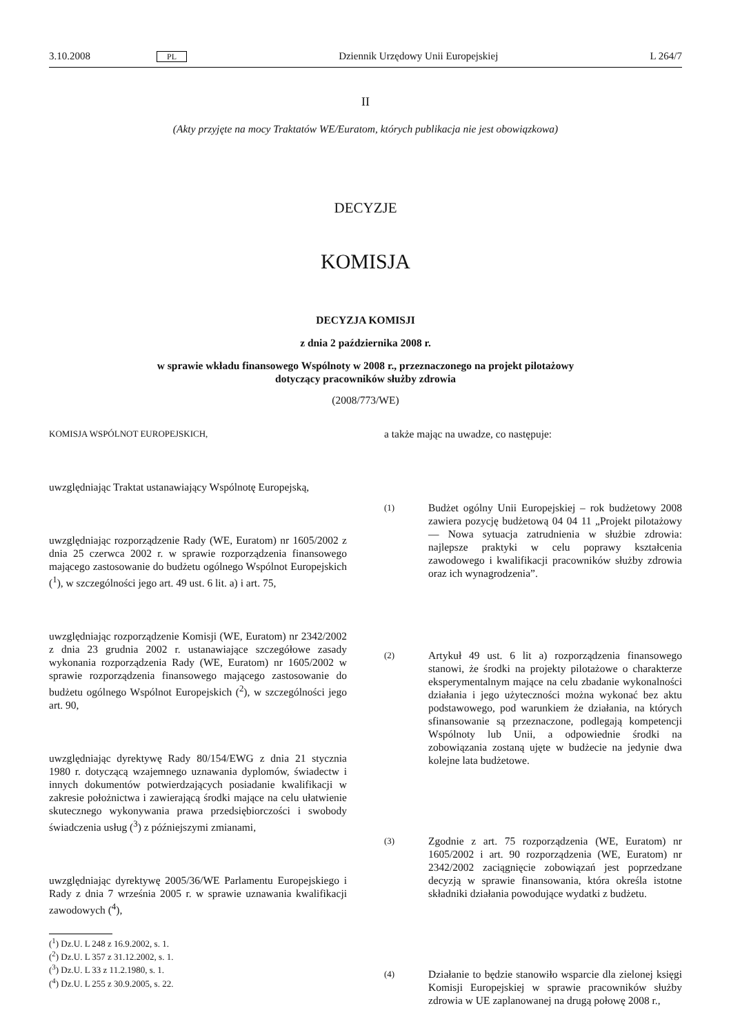3.10.2008 PL Dziennik Urzędowy Unii Europejskiej L 264/7
II
(Akty przyjęte na mocy Traktatów WE/Euratom, których publikacja nie jest obowiązkowa)
DECYZJE
KOMISJA
DECYZJA KOMISJI
z dnia 2 października 2008 r.
w sprawie wkładu finansowego Wspólnoty w 2008 r., przeznaczonego na projekt pilotażowy
dotyczący pracowników służby zdrowia
(2008/773/WE)
KOMISJA WSPÓLNOT EUROPEJSKICH,
uwzględniając Traktat ustanawiający Wspólnotę Europejską,
uwzględniając rozporządzenie Rady (WE, Euratom) nr 1605/2002 z dnia 25 czerwca 2002 r. w sprawie rozporządzenia finansowego mającego zastosowanie do budżetu ogólnego Wspólnot Europejskich (<sup>1</sup>), w szczególności jego art. 49 ust. 6 lit. a) i art. 75,
uwzględniając rozporządzenie Komisji (WE, Euratom) nr 2342/2002 z dnia 23 grudnia 2002 r. ustanawiające szczegółowe zasady wykonania rozporządzenia Rady (WE, Euratom) nr 1605/2002 w sprawie rozporządzenia finansowego mającego zastosowanie do budżetu ogólnego Wspólnot Europejskich (<sup>2</sup>), w szczególności jego art. 90,
uwzględniając dyrektywę Rady 80/154/EWG z dnia 21 stycznia 1980 r. dotyczącą wzajemnego uznawania dyplomów, świadectw i innych dokumentów potwierdzających posiadanie kwalifikacji w zakresie położnictwa i zawierającą środki mające na celu ułatwienie skutecznego wykonywania prawa przedsiębiorczości i swobody świadczenia usług (<sup>3</sup>) z późniejszymi zmianami,
uwzględniając dyrektywę 2005/36/WE Parlamentu Europejskiego i Rady z dnia 7 września 2005 r. w sprawie uznawania kwalifikacji zawodowych (<sup>4</sup>),
(<sup>1</sup>) Dz.U. L 248 z 16.9.2002, s. 1.
(<sup>2</sup>) Dz.U. L 357 z 31.12.2002, s. 1.
(<sup>3</sup>) Dz.U. L 33 z 11.2.1980, s. 1.
(<sup>4</sup>) Dz.U. L 255 z 30.9.2005, s. 22.
a także mając na uwadze, co następuje:
(1) Budżet ogólny Unii Europejskiej – rok budżetowy 2008 zawiera pozycję budżetową 04 04 11 „Projekt pilotażowy — Nowa sytuacja zatrudnienia w służbie zdrowia: najlepsze praktyki w celu poprawy kształcenia zawodowego i kwalifikacji pracowników służby zdrowia oraz ich wynagrodzenia”.
(2) Artykuł 49 ust. 6 lit a) rozporządzenia finansowego stanowi, że środki na projekty pilotażowe o charakterze eksperymentalnym mające na celu zbadanie wykonalności działania i jego użyteczności można wykonać bez aktu podstawowego, pod warunkiem że działania, na których sfinansowanie są przeznaczone, podlegają kompetencji Wspólnoty lub Unii, a odpowiednie środki na zobowiązania zostaną ujęte w budżecie na jedynie dwa kolejne lata budżetowe.
(3) Zgodnie z art. 75 rozporządzenia (WE, Euratom) nr 1605/2002 i art. 90 rozporządzenia (WE, Euratom) nr 2342/2002 zaciągnięcie zobowiązań jest poprzedzane decyzją w sprawie finansowania, która określa istotne składniki działania powodujące wydatki z budżetu.
(4) Działanie to będzie stanowiło wsparcie dla zielonej księgi Komisji Europejskiej w sprawie pracowników służby zdrowia w UE zaplanowanej na drugą połowę 2008 r.,